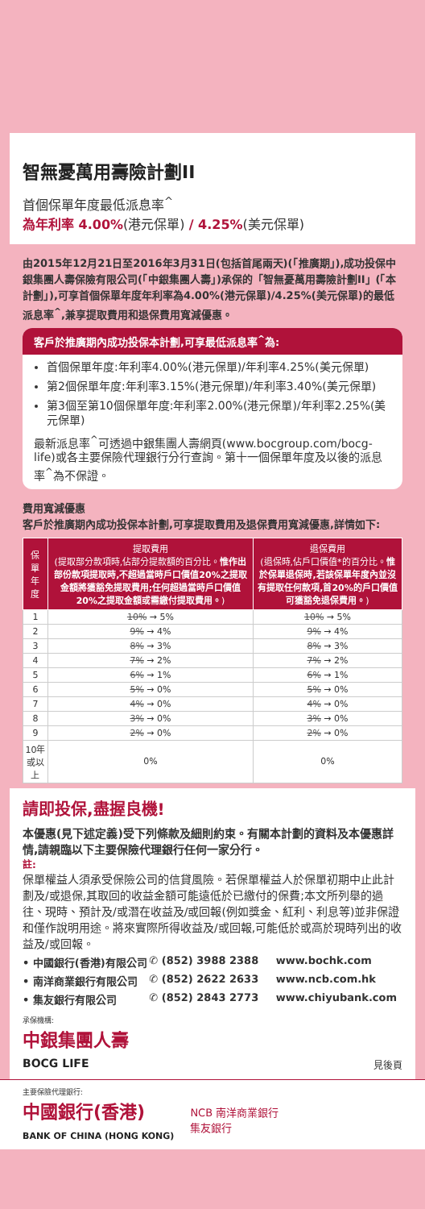智無憂萬用壽險計劃II
首個保單年度最低派息率<sup>^</sup>
為年利率 4.00%(港元保單) / 4.25%(美元保單)
由2015年12月21日至2016年3月31日(包括首尾兩天)(「推廣期」),成功投保中銀集團人壽保險有限公司(「中銀集團人壽」)承保的「智無憂萬用壽險計劃II」(「本計劃」),可享首個保單年度年利率為4.00%(港元保單)/4.25%(美元保單)的最低派息率<sup>^</sup>,兼享提取費用和退保費用寬減優惠。
客戶於推廣期內成功投保本計劃,可享最低派息率<sup>^</sup>為:
首個保單年度:年利率4.00%(港元保單)/年利率4.25%(美元保單)
第2個保單年度:年利率3.15%(港元保單)/年利率3.40%(美元保單)
第3個至第10個保單年度:年利率2.00%(港元保單)/年利率2.25%(美元保單)
最新派息率<sup>^</sup>可透過中銀集團人壽網頁(www.bocgroup.com/bocg-life)或各主要保險代理銀行分行查詢。第十一個保單年度及以後的派息率<sup>^</sup>為不保證。
費用寬減優惠
客戶於推廣期內成功投保本計劃,可享提取費用及退保費用寬減優惠,詳情如下:
| 保單年度 | 提取費用 (提取部分款項時,佔部分提款額的百分比。 惟作出部份款項提取時,不超過當時戶口價值20%之提取金額將獲豁免提取費用;任何超過當時戶口價值20%之提取金額或需繳付提取費用。 ) | 退保費用 (退保時,佔戶口價值*的百分比。 惟於保單退保時,若該保單年度內並沒有提取任何款項,首20%的戶口價值可獲豁免退保費用。 ) |
| --- | --- | --- |
| 1 | 10% → 5% | 10% → 5% |
| 2 | 9% → 4% | 9% → 4% |
| 3 | 8% → 3% | 8% → 3% |
| 4 | 7% → 2% | 7% → 2% |
| 5 | 6% → 1% | 6% → 1% |
| 6 | 5% → 0% | 5% → 0% |
| 7 | 4% → 0% | 4% → 0% |
| 8 | 3% → 0% | 3% → 0% |
| 9 | 2% → 0% | 2% → 0% |
| 10年或以上 | 0% | 0% |
請即投保,盡握良機!
本優惠(見下述定義)受下列條款及細則約束。有關本計劃的資料及本優惠詳情,請親臨以下主要保險代理銀行任何一家分行。
註:
保單權益人須承受保險公司的信貸風險。若保單權益人於保單初期中止此計劃及/或退保,其取回的收益金額可能遠低於已繳付的保費;本文所列舉的過往、現時、預計及/或潛在收益及/或回報(例如獎金、紅利、利息等)並非保證和僅作說明用途。將來實際所得收益及/或回報,可能低於或高於現時列出的收益及/或回報。
• 中國銀行(香港)有限公司 ✆ (852) 3988 2388 www.bochk.com
• 南洋商業銀行有限公司 ✆ (852) 2622 2633 www.ncb.com.hk
• 集友銀行有限公司 ✆ (852) 2843 2773 www.chiyubank.com
承保機構:
中銀集團人壽
BOCG LIFE
見後頁
主要保險代理銀行:
中國銀行(香港)
BANK OF CHINA (HONG KONG)
NCB 南洋商業銀行
集友銀行